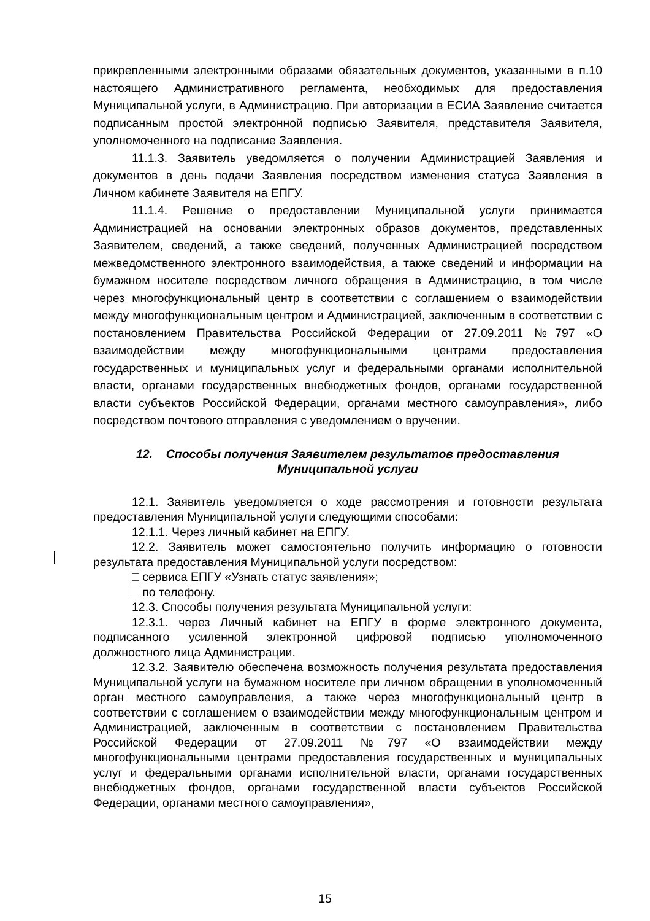прикрепленными электронными образами обязательных документов, указанными в п.10 настоящего Административного регламента, необходимых для предоставления Муниципальной услуги, в Администрацию. При авторизации в ЕСИА Заявление считается подписанным простой электронной подписью Заявителя, представителя Заявителя, уполномоченного на подписание Заявления.
11.1.3. Заявитель уведомляется о получении Администрацией Заявления и документов в день подачи Заявления посредством изменения статуса Заявления в Личном кабинете Заявителя на ЕПГУ.
11.1.4. Решение о предоставлении Муниципальной услуги принимается Администрацией на основании электронных образов документов, представленных Заявителем, сведений, а также сведений, полученных Администрацией посредством межведомственного электронного взаимодействия, а также сведений и информации на бумажном носителе посредством личного обращения в Администрацию, в том числе через многофункциональный центр в соответствии с соглашением о взаимодействии между многофункциональным центром и Администрацией, заключенным в соответствии с постановлением Правительства Российской Федерации от 27.09.2011 №797 «О взаимодействии между многофункциональными центрами предоставления государственных и муниципальных услуг и федеральными органами исполнительной власти, органами государственных внебюджетных фондов, органами государственной власти субъектов Российской Федерации, органами местного самоуправления», либо посредством почтового отправления с уведомлением о вручении.
12. Способы получения Заявителем результатов предоставления Муниципальной услуги
12.1. Заявитель уведомляется о ходе рассмотрения и готовности результата предоставления Муниципальной услуги следующими способами:
12.1.1. Через личный кабинет на ЕПГУ.
12.2. Заявитель может самостоятельно получить информацию о готовности результата предоставления Муниципальной услуги посредством:
□ сервиса ЕПГУ «Узнать статус заявления»;
□ по телефону.
12.3. Способы получения результата Муниципальной услуги:
12.3.1. через Личный кабинет на ЕПГУ в форме электронного документа, подписанного усиленной электронной цифровой подписью уполномоченного должностного лица Администрации.
12.3.2. Заявителю обеспечена возможность получения результата предоставления Муниципальной услуги на бумажном носителе при личном обращении в уполномоченный орган местного самоуправления, а также через многофункциональный центр в соответствии с соглашением о взаимодействии между многофункциональным центром и Администрацией, заключенным в соответствии с постановлением Правительства Российской Федерации от 27.09.2011 №797 «О взаимодействии между многофункциональными центрами предоставления государственных и муниципальных услуг и федеральными органами исполнительной власти, органами государственных внебюджетных фондов, органами государственной власти субъектов Российской Федерации, органами местного самоуправления»,
15